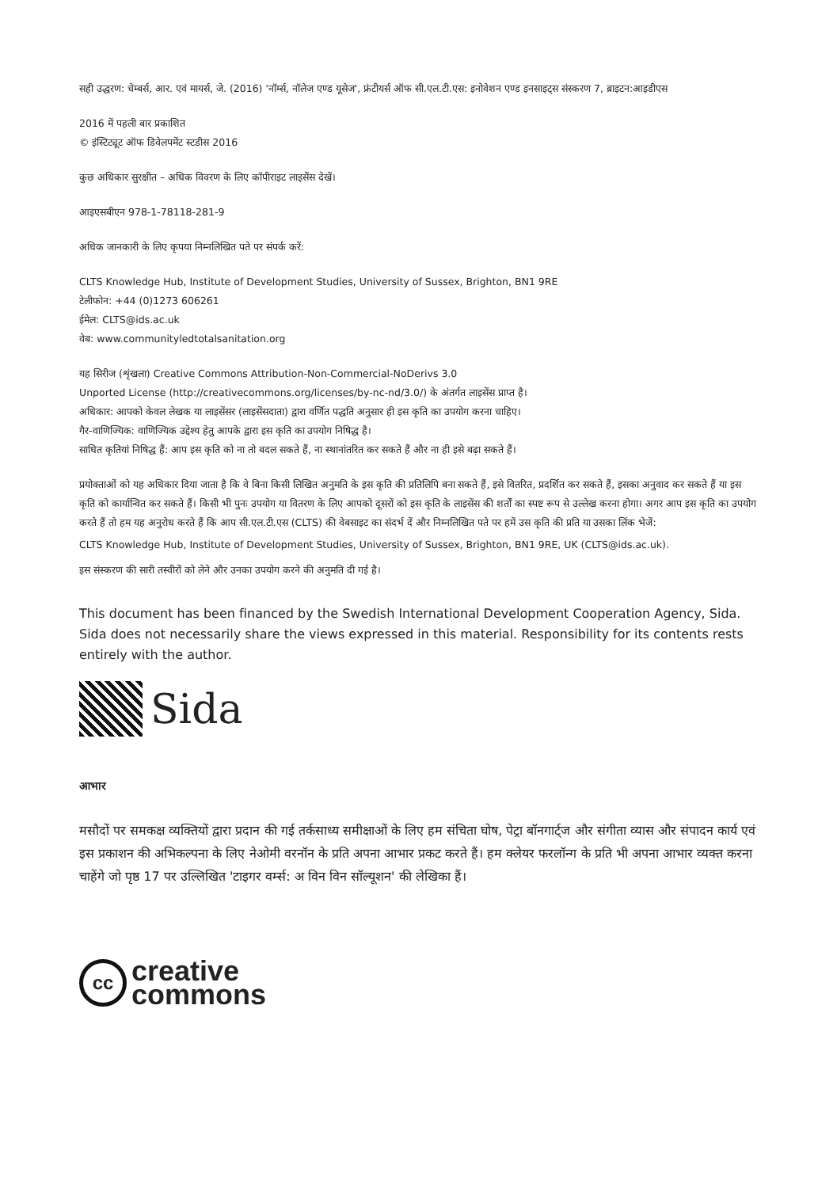सही उद्धरण: चेम्बर्स, आर. एवं मायर्स, जे. (2016) 'नॉर्म्स, नॉलेज एण्ड यूसेज', फ्रंटीयर्स ऑफ सी.एल.टी.एस: इनोवेशन एण्ड इनसाइट्स संस्करण 7, ब्राइटन:आइडीएस
2016 में पहली बार प्रकाशित
© इंस्टिट्यूट ऑफ डिवेलपमेंट स्टडीस 2016
कुछ अधिकार सुरक्षीत – अधिक विवरण के लिए कॉपीराइट लाइसेंस देखें।
आइएसबीएन 978-1-78118-281-9
अधिक जानकारी के लिए कृपया निम्नलिखित पते पर संपर्क करें:
CLTS Knowledge Hub, Institute of Development Studies, University of Sussex, Brighton, BN1 9RE
टेलीफोन: +44 (0)1273 606261
ईमेल: CLTS@ids.ac.uk
वेब: www.communityledtotalsanitation.org
यह सिरीज (शृंखला) Creative Commons Attribution-Non-Commercial-NoDerivs 3.0
Unported License (http://creativecommons.org/licenses/by-nc-nd/3.0/) के अंतर्गत लाइसेंस प्राप्त है।
अधिकार: आपको केवल लेखक या लाइसेंसर (लाइसेंसदाता) द्वारा वर्णित पद्धति अनुसार ही इस कृति का उपयोग करना चाहिए।
गैर-वाणिज्यिक: वाणिज्यिक उद्देश्य हेतु आपके द्वारा इस कृति का उपयोग निषिद्ध है।
साधित कृतियां निषिद्ध हैं: आप इस कृति को ना तो बदल सकते हैं, ना स्थानांतरित कर सकते हैं और ना ही इसे बढ़ा सकते हैं।
प्रयोक्ताओं को यह अधिकार दिया जाता है कि वे बिना किसी लिखित अनुमति के इस कृति की प्रतिलिपि बना सकते हैं, इसे वितरित, प्रदर्शित कर सकते हैं, इसका अनुवाद कर सकते हैं या इस कृति को कार्यान्वित कर सकते हैं। किसी भी पुनः उपयोग या वितरण के लिए आपको दूसरों को इस कृति के लाइसेंस की शर्तों का स्पष्ट रूप से उल्लेख करना होगा। अगर आप इस कृति का उपयोग करते हैं तो हम यह अनुरोध करते हैं कि आप सी.एल.टी.एस (CLTS) की वेबसाइट का संदर्भ दें और निम्नलिखित पते पर हमें उस कृति की प्रति या उसका लिंक भेजें:
CLTS Knowledge Hub, Institute of Development Studies, University of Sussex, Brighton, BN1 9RE, UK (CLTS@ids.ac.uk).
इस संस्करण की सारी तस्वीरों को लेने और उनका उपयोग करने की अनुमति दी गई है।
This document has been financed by the Swedish International Development Cooperation Agency, Sida. Sida does not necessarily share the views expressed in this material. Responsibility for its contents rests entirely with the author.
Sida
आभार
मसौदों पर समकक्ष व्यक्तियों द्वारा प्रदान की गई तर्कसाध्य समीक्षाओं के लिए हम संचिता घोष, पेट्रा बॉनगार्ट्ज और संगीता व्यास और संपादन कार्य एवं इस प्रकाशन की अभिकल्पना के लिए नेओमी वरनॉन के प्रति अपना आभार प्रकट करते हैं। हम क्लेयर फरलॉन्ग के प्रति भी अपना आभार व्यक्त करना चाहेंगे जो पृष्ठ 17 पर उल्लिखित 'टाइगर वर्म्स: अ विन विन सॉल्यूशन' की लेखिका हैं।
cc
creative
commons